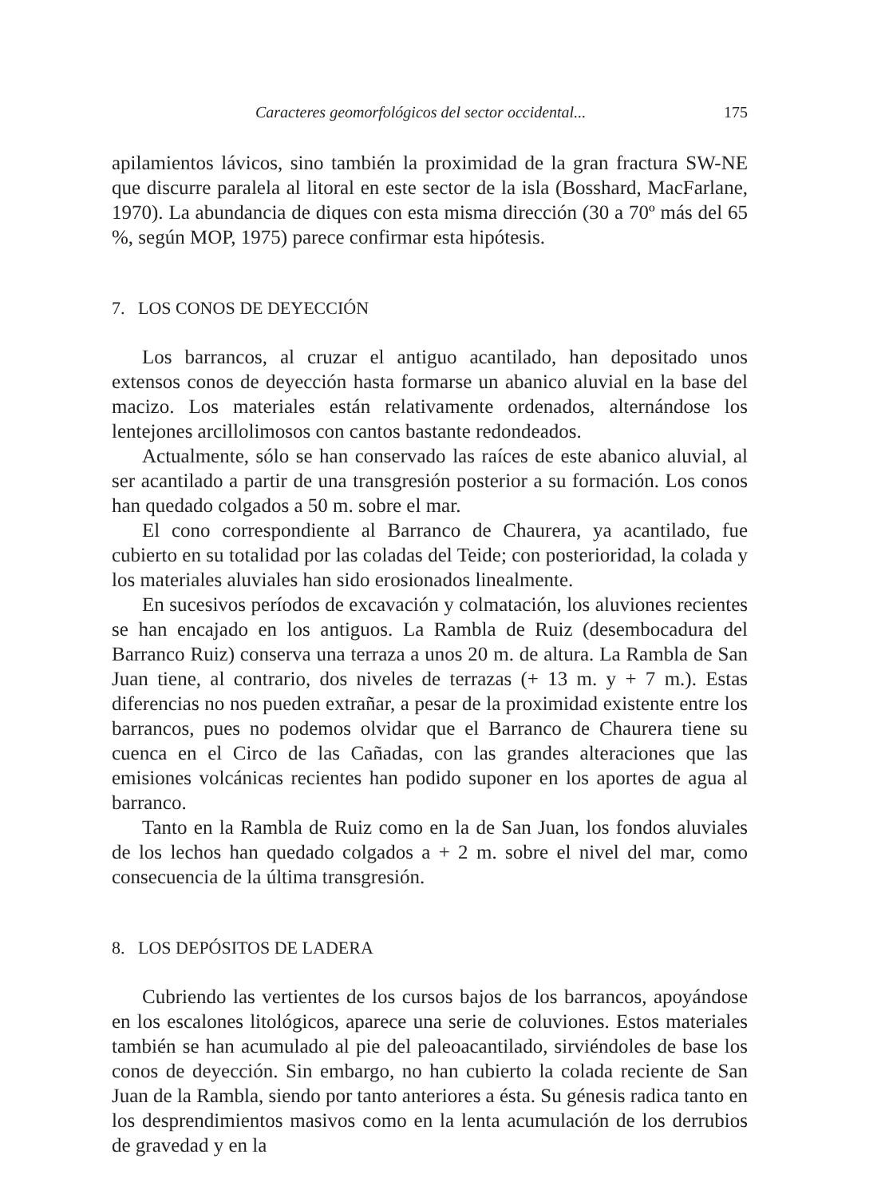Caracteres geomorfológicos del sector occidental... 175
apilamientos lávicos, sino también la proximidad de la gran fractura SW-NE que discurre paralela al litoral en este sector de la isla (Bosshard, MacFarlane, 1970). La abundancia de diques con esta misma dirección (30 a 70º más del 65 %, según MOP, 1975) parece confirmar esta hipótesis.
7. LOS CONOS DE DEYECCIÓN
Los barrancos, al cruzar el antiguo acantilado, han depositado unos extensos conos de deyección hasta formarse un abanico aluvial en la base del macizo. Los materiales están relativamente ordenados, alternándose los lentejones arcillolimosos con cantos bastante redondeados.
Actualmente, sólo se han conservado las raíces de este abanico aluvial, al ser acantilado a partir de una transgresión posterior a su formación. Los conos han quedado colgados a 50 m. sobre el mar.
El cono correspondiente al Barranco de Chaurera, ya acantilado, fue cubierto en su totalidad por las coladas del Teide; con posterioridad, la colada y los materiales aluviales han sido erosionados linealmente.
En sucesivos períodos de excavación y colmatación, los aluviones recientes se han encajado en los antiguos. La Rambla de Ruiz (desembocadura del Barranco Ruiz) conserva una terraza a unos 20 m. de altura. La Rambla de San Juan tiene, al contrario, dos niveles de terrazas (+ 13 m. y + 7 m.). Estas diferencias no nos pueden extrañar, a pesar de la proximidad existente entre los barrancos, pues no podemos olvidar que el Barranco de Chaurera tiene su cuenca en el Circo de las Cañadas, con las grandes alteraciones que las emisiones volcánicas recientes han podido suponer en los aportes de agua al barranco.
Tanto en la Rambla de Ruiz como en la de San Juan, los fondos aluviales de los lechos han quedado colgados a + 2 m. sobre el nivel del mar, como consecuencia de la última transgresión.
8. LOS DEPÓSITOS DE LADERA
Cubriendo las vertientes de los cursos bajos de los barrancos, apoyándose en los escalones litológicos, aparece una serie de coluviones. Estos materiales también se han acumulado al pie del paleoacantilado, sirviéndoles de base los conos de deyección. Sin embargo, no han cubierto la colada reciente de San Juan de la Rambla, siendo por tanto anteriores a ésta. Su génesis radica tanto en los desprendimientos masivos como en la lenta acumulación de los derrubios de gravedad y en la